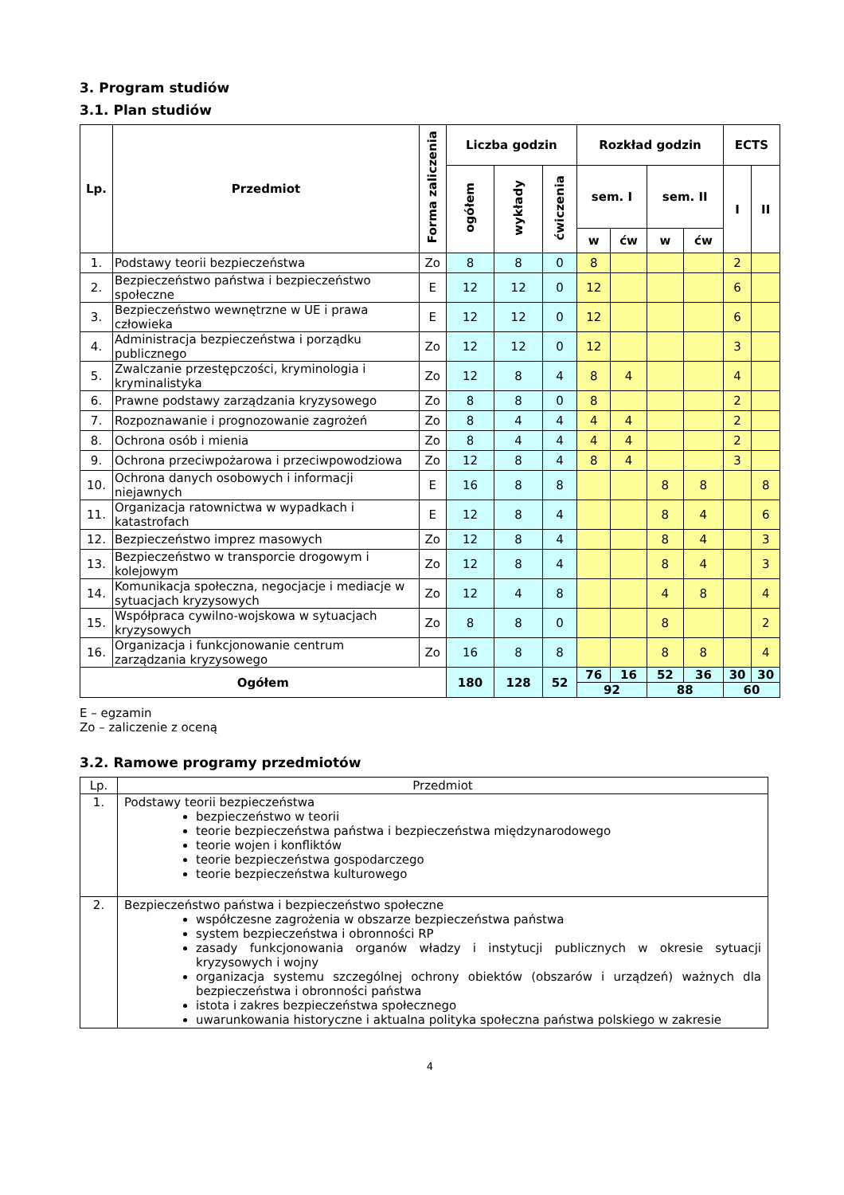3. Program studiów
3.1. Plan studiów
| Lp. | Przedmiot | Forma zaliczenia | Liczba godzin | | | Rozkład godzin | | | | ECTS | |
| --- | --- | --- | --- | --- | --- | --- | --- | --- | --- | --- | --- |
| | | | ogółem | wykłady | ćwiczenia | sem. I | | sem. II | | I | II |
| | | | | | | w | ćw | w | ćw | | |
| 1. | Podstawy teorii bezpieczeństwa | Zo | 8 | 8 | 0 | 8 | | | | 2 | |
| 2. | Bezpieczeństwo państwa i bezpieczeństwo społeczne | E | 12 | 12 | 0 | 12 | | | | 6 | |
| 3. | Bezpieczeństwo wewnętrzne w UE i prawa człowieka | E | 12 | 12 | 0 | 12 | | | | 6 | |
| 4. | Administracja bezpieczeństwa i porządku publicznego | Zo | 12 | 12 | 0 | 12 | | | | 3 | |
| 5. | Zwalczanie przestępczości, kryminologia i kryminalistyka | Zo | 12 | 8 | 4 | 8 | 4 | | | 4 | |
| 6. | Prawne podstawy zarządzania kryzysowego | Zo | 8 | 8 | 0 | 8 | | | | 2 | |
| 7. | Rozpoznawanie i prognozowanie zagrożeń | Zo | 8 | 4 | 4 | 4 | 4 | | | 2 | |
| 8. | Ochrona osób i mienia | Zo | 8 | 4 | 4 | 4 | 4 | | | 2 | |
| 9. | Ochrona przeciwpożarowa i przeciwpowodziowa | Zo | 12 | 8 | 4 | 8 | 4 | | | 3 | |
| 10. | Ochrona danych osobowych i informacji niejawnych | E | 16 | 8 | 8 | | | 8 | 8 | | 8 |
| 11. | Organizacja ratownictwa w wypadkach i katastrofach | E | 12 | 8 | 4 | | | 8 | 4 | | 6 |
| 12. | Bezpieczeństwo imprez masowych | Zo | 12 | 8 | 4 | | | 8 | 4 | | 3 |
| 13. | Bezpieczeństwo w transporcie drogowym i kolejowym | Zo | 12 | 8 | 4 | | | 8 | 4 | | 3 |
| 14. | Komunikacja społeczna, negocjacje i mediacje w sytuacjach kryzysowych | Zo | 12 | 4 | 8 | | | 4 | 8 | | 4 |
| 15. | Współpraca cywilno-wojskowa w sytuacjach kryzysowych | Zo | 8 | 8 | 0 | | | 8 | | | 2 |
| 16. | Organizacja i funkcjonowanie centrum zarządzania kryzysowego | Zo | 16 | 8 | 8 | | | 8 | 8 | | 4 |
| Ogółem | | | 180 | 128 | 52 | 76 | 16 | 52 | 36 | 30 | 30 |
| | | | | | | 92 | | 88 | | 60 | |
E – egzamin
Zo – zaliczenie z oceną
3.2. Ramowe programy przedmiotów
| Lp. | Przedmiot |
| 1. | Podstawy teorii bezpieczeństwa bezpieczeństwo w teorii teorie bezpieczeństwa państwa i bezpieczeństwa międzynarodowego teorie wojen i konfliktów teorie bezpieczeństwa gospodarczego teorie bezpieczeństwa kulturowego |
| 2. | Bezpieczeństwo państwa i bezpieczeństwo społeczne współczesne zagrożenia w obszarze bezpieczeństwa państwa system bezpieczeństwa i obronności RP zasady funkcjonowania organów władzy i instytucji publicznych w okresie sytuacji kryzysowych i wojny organizacja systemu szczególnej ochrony obiektów (obszarów i urządzeń) ważnych dla bezpieczeństwa i obronności państwa istota i zakres bezpieczeństwa społecznego uwarunkowania historyczne i aktualna polityka społeczna państwa polskiego w zakresie |
4